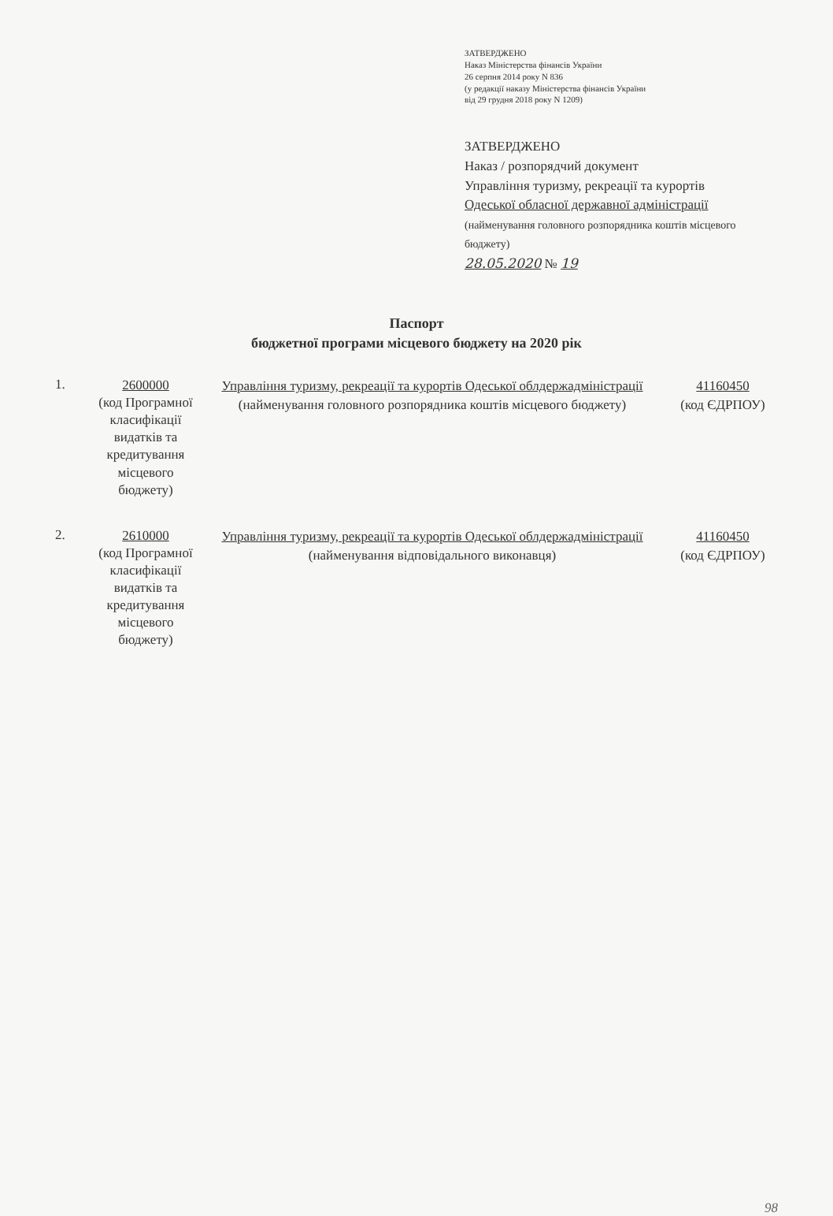ЗАТВЕРДЖЕНО
Наказ Міністерства фінансів України
26 серпня 2014 року N 836
(у редакції наказу Міністерства фінансів України
від 29 грудня 2018 року N 1209)
ЗАТВЕРДЖЕНО
Наказ / розпорядчий документ
Управління туризму, рекреації та курортів
Одеської обласної державної адміністрації
(найменування головного розпорядника коштів місцевого бюджету)
28.05.2020 № 19
Паспорт
бюджетної програми місцевого бюджету на 2020 рік
1.
2600000
(код Програмної класифікації видатків та кредитування місцевого бюджету)
Управління туризму, рекреації та курортів Одеської облдержадміністрації
(найменування головного розпорядника коштів місцевого бюджету)
41160450
(код ЄДРПОУ)
2.
2610000
(код Програмної класифікації видатків та кредитування місцевого бюджету)
Управління туризму, рекреації та курортів Одеської облдержадміністрації
(найменування відповідального виконавця)
41160450
(код ЄДРПОУ)
98